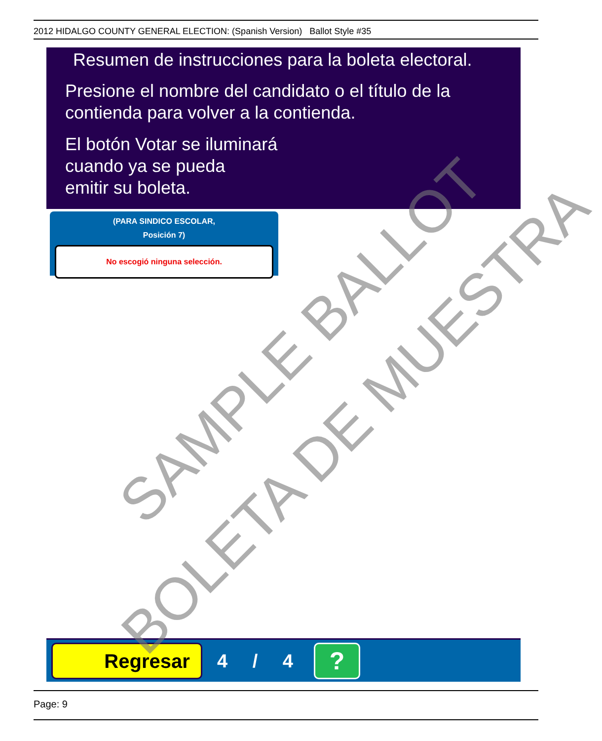2012 HIDALGO COUNTY GENERAL ELECTION: (Spanish Version) Ballot Style #35
Resumen de instrucciones para la boleta electoral.
Presione el nombre del candidato o el título de la contienda para volver a la contienda.
El botón Votar se iluminará
cuando ya se pueda
emitir su boleta.
(PARA SINDICO ESCOLAR,
Posición 7)
No escogió ninguna selección.
Regresar 4 / 4 ?
Page: 9
SAMPLE BALLOT
BOLETA DE MUESTRA